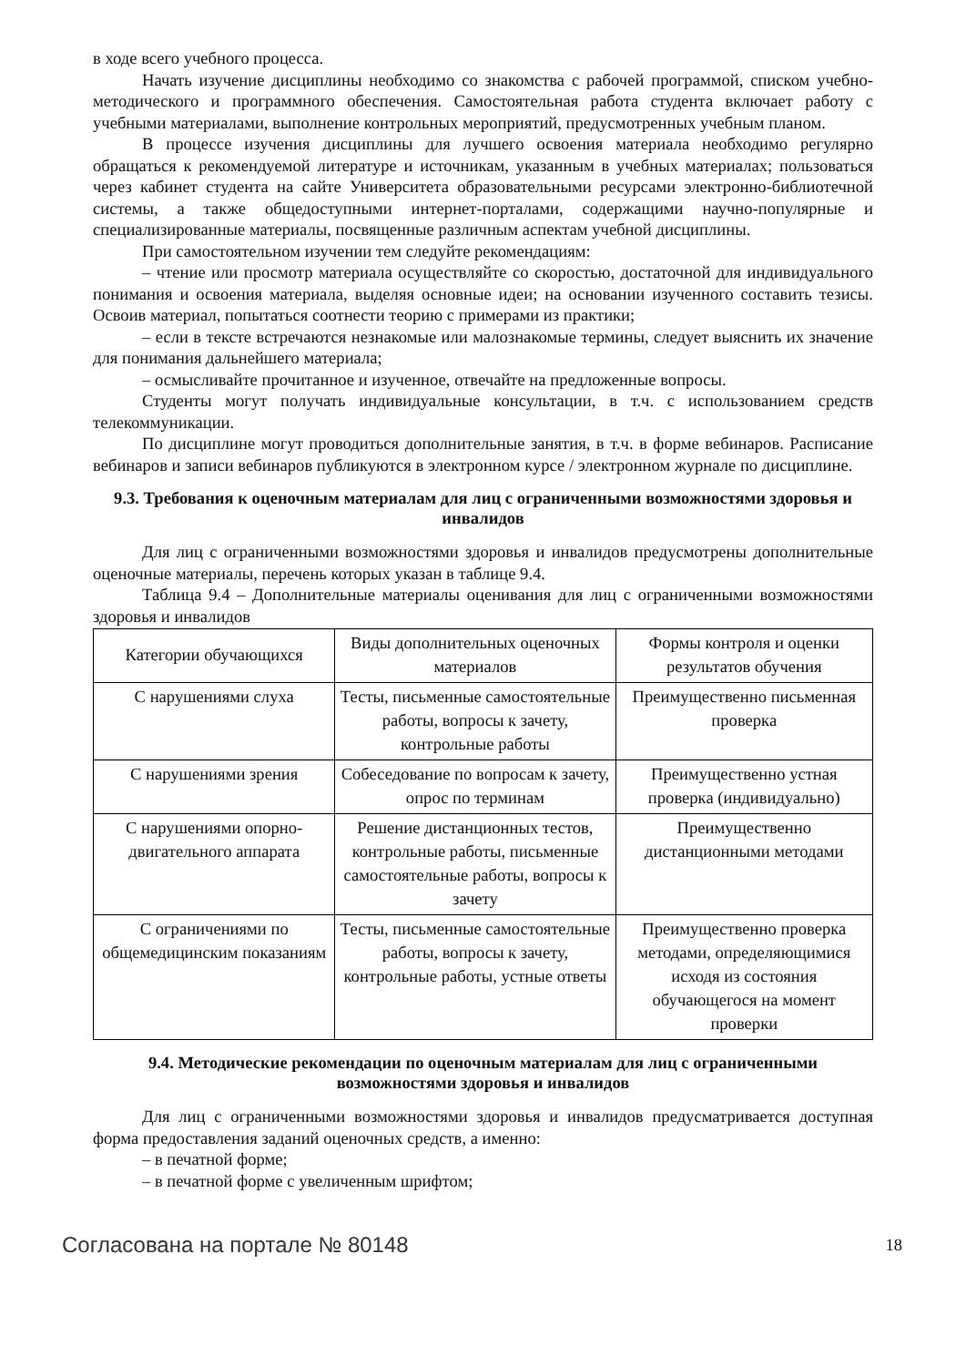в ходе всего учебного процесса.
Начать изучение дисциплины необходимо со знакомства с рабочей программой, списком учебно-методического и программного обеспечения. Самостоятельная работа студента включает работу с учебными материалами, выполнение контрольных мероприятий, предусмотренных учебным планом.
В процессе изучения дисциплины для лучшего освоения материала необходимо регулярно обращаться к рекомендуемой литературе и источникам, указанным в учебных материалах; пользоваться через кабинет студента на сайте Университета образовательными ресурсами электронно-библиотечной системы, а также общедоступными интернет-порталами, содержащими научно-популярные и специализированные материалы, посвященные различным аспектам учебной дисциплины.
При самостоятельном изучении тем следуйте рекомендациям:
– чтение или просмотр материала осуществляйте со скоростью, достаточной для индивидуального понимания и освоения материала, выделяя основные идеи; на основании изученного составить тезисы. Освоив материал, попытаться соотнести теорию с примерами из практики;
– если в тексте встречаются незнакомые или малознакомые термины, следует выяснить их значение для понимания дальнейшего материала;
– осмысливайте прочитанное и изученное, отвечайте на предложенные вопросы.
Студенты могут получать индивидуальные консультации, в т.ч. с использованием средств телекоммуникации.
По дисциплине могут проводиться дополнительные занятия, в т.ч. в форме вебинаров. Расписание вебинаров и записи вебинаров публикуются в электронном курсе / электронном журнале по дисциплине.
9.3. Требования к оценочным материалам для лиц с ограниченными возможностями здоровья и инвалидов
Для лиц с ограниченными возможностями здоровья и инвалидов предусмотрены дополнительные оценочные материалы, перечень которых указан в таблице 9.4.
Таблица 9.4 – Дополнительные материалы оценивания для лиц с ограниченными возможностями здоровья и инвалидов
| Категории обучающихся | Виды дополнительных оценочных материалов | Формы контроля и оценки результатов обучения |
| --- | --- | --- |
| С нарушениями слуха | Тесты, письменные самостоятельные работы, вопросы к зачету, контрольные работы | Преимущественно письменная проверка |
| С нарушениями зрения | Собеседование по вопросам к зачету, опрос по терминам | Преимущественно устная проверка (индивидуально) |
| С нарушениями опорно-двигательного аппарата | Решение дистанционных тестов, контрольные работы, письменные самостоятельные работы, вопросы к зачету | Преимущественно дистанционными методами |
| С ограничениями по общемедицинским показаниям | Тесты, письменные самостоятельные работы, вопросы к зачету, контрольные работы, устные ответы | Преимущественно проверка методами, определяющимися исходя из состояния обучающегося на момент проверки |
9.4. Методические рекомендации по оценочным материалам для лиц с ограниченными возможностями здоровья и инвалидов
Для лиц с ограниченными возможностями здоровья и инвалидов предусматривается доступная форма предоставления заданий оценочных средств, а именно:
– в печатной форме;
– в печатной форме с увеличенным шрифтом;
Согласована на портале № 80148 18